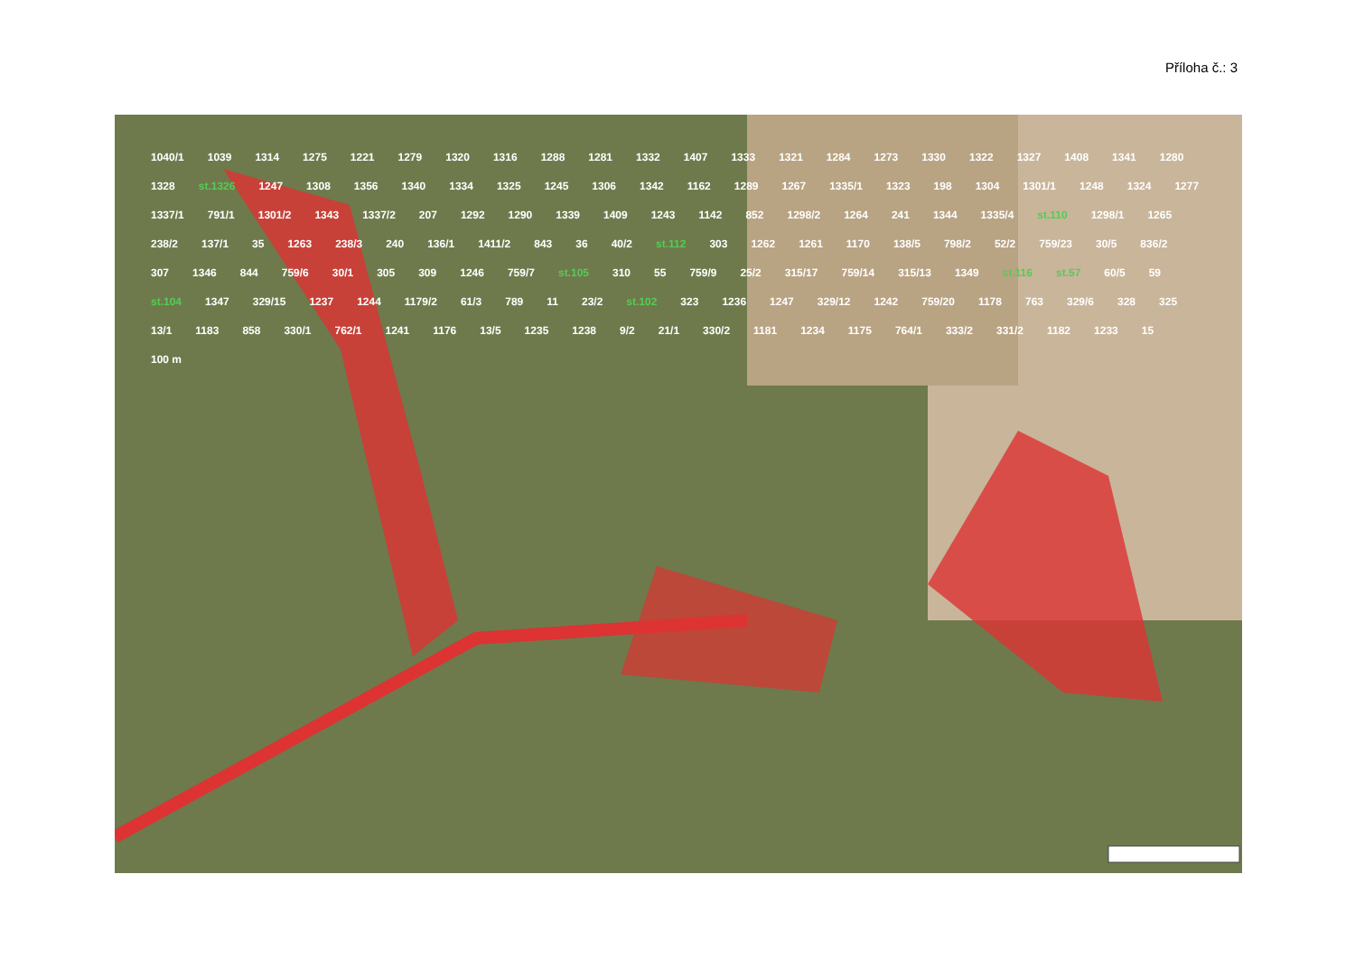Příloha č.: 3
1040/1 1039 1314 1275 1221 1279 1320 1316 1288 1281 1332 1407 1333 1321 1284 1273 1330 1322 1327 1408 1341 1280 1328 st.1326 1247 1308 1356 1340 1334 1325 1245 1306 1342 1162 1289 1267 1335/1 1323 198 1304 1301/1 1248 1324 1277 1337/1 791/1 1301/2 1343 1337/2 207 1292 1290 1339 1409 1243 1142 852 1298/2 1264 241 1344 1335/4 st.110 1298/1 1265 238/2 137/1 35 1263 238/3 240 136/1 1411/2 843 36 40/2 st.112 303 1262 1261 1170 138/5 798/2 52/2 759/23 30/5 836/2 307 1346 844 759/6 30/1 305 309 1246 759/7 st.105 310 55 759/9 25/2 315/17 759/14 315/13 1349 st.116 st.57 60/5 59 st.104 1347 329/15 1237 1244 1179/2 61/3 789 11 23/2 st.102 323 1236 1247 329/12 1242 759/20 1178 763 329/6 328 325 13/1 1183 858 330/1 762/1 1241 1176 13/5 1235 1238 9/2 21/1 330/2 1181 1234 1175 764/1 333/2 331/2 1182 1233 15 100 m